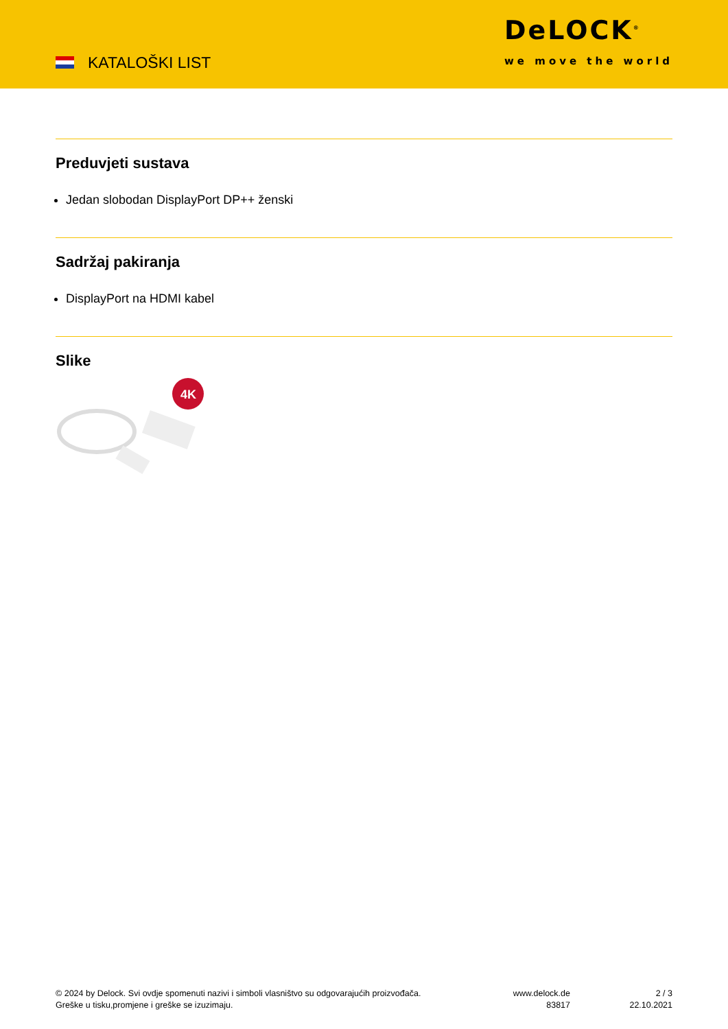KATALOŠKI LIST
DeLOCK<sup>®</sup>
we move the world
Preduvjeti sustava
Jedan slobodan DisplayPort DP++ ženski
Sadržaj pakiranja
DisplayPort na HDMI kabel
Slike
4K
© 2024 by Delock. Svi ovdje spomenuti nazivi i simboli vlasništvo su odgovarajućih proizvođača.
Greške u tisku,promjene i greške se izuzimaju.
www.delock.de
83817
2 / 3
22.10.2021